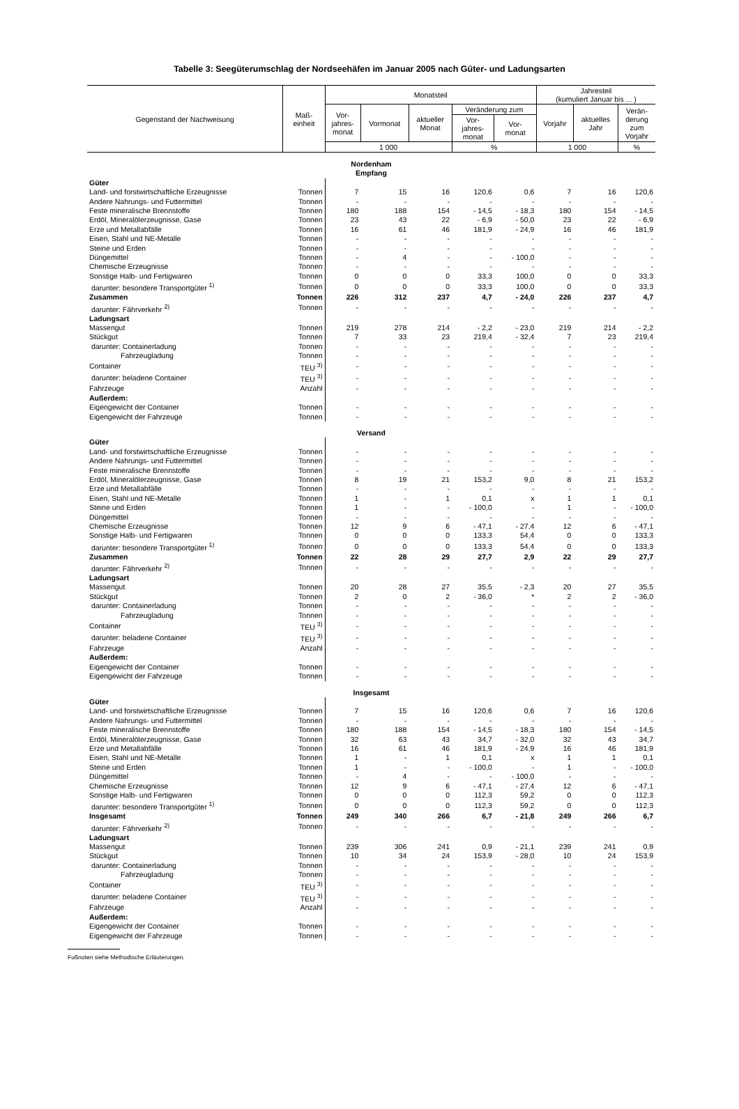Tabelle 3: Seegüterumschlag der Nordseehäfen im Januar 2005 nach Güter- und Ladungsarten
| Gegenstand der Nachweisung | Maß- einheit | Monatsteil | | | | | Jahresteil (kumuliert Januar bis ... ) | | |
| --- | --- | --- | --- | --- | --- | --- | --- | --- | --- |
| | | Vor- jahres- monat | Vormonat | aktueller Monat | Veränderung zum | | Vorjahr | aktuelles Jahr | Verän- derung zum Vorjahr |
| | | | | | Vor- jahres- monat | Vor- monat | | | |
| | | 1 000 | | | % | | 1 000 | | % |
| Nordenham Empfang | | | | | | | | | |
| Güter | | | | | | | | | |
| Land- und forstwirtschaftliche Erzeugnisse | Tonnen | 7 | 15 | 16 | 120,6 | 0,6 | 7 | 16 | 120,6 |
| Andere Nahrungs- und Futtermittel | Tonnen | - | - | - | - | - | - | - | - |
| Feste mineralische Brennstoffe | Tonnen | 180 | 188 | 154 | - 14,5 | - 18,3 | 180 | 154 | - 14,5 |
| Erdöl, Mineralölerzeugnisse, Gase | Tonnen | 23 | 43 | 22 | - 6,9 | - 50,0 | 23 | 22 | - 6,9 |
| Erze und Metallabfälle | Tonnen | 16 | 61 | 46 | 181,9 | - 24,9 | 16 | 46 | 181,9 |
| Eisen, Stahl und NE-Metalle | Tonnen | - | - | - | - | - | - | - | - |
| Steine und Erden | Tonnen | - | - | - | - | - | - | - | - |
| Düngemittel | Tonnen | - | 4 | - | - | - 100,0 | - | - | - |
| Chemische Erzeugnisse | Tonnen | - | - | - | - | - | - | - | - |
| Sonstige Halb- und Fertigwaren | Tonnen | 0 | 0 | 0 | 33,3 | 100,0 | 0 | 0 | 33,3 |
| darunter: besondere Transportgüter <sup>1)</sup> | Tonnen | 0 | 0 | 0 | 33,3 | 100,0 | 0 | 0 | 33,3 |
| Zusammen | Tonnen | 226 | 312 | 237 | 4,7 | - 24,0 | 226 | 237 | 4,7 |
| darunter: Fährverkehr <sup>2)</sup> | Tonnen | - | - | - | - | - | - | - | - |
| Ladungsart | | | | | | | | | |
| Massengut | Tonnen | 219 | 278 | 214 | - 2,2 | - 23,0 | 219 | 214 | - 2,2 |
| Stückgut | Tonnen | 7 | 33 | 23 | 219,4 | - 32,4 | 7 | 23 | 219,4 |
| darunter: Containerladung | Tonnen | - | - | - | - | - | - | - | - |
| Fahrzeugladung | Tonnen | - | - | - | - | - | - | - | - |
| Container | TEU <sup>3)</sup> | - | - | - | - | - | - | - | - |
| darunter: beladene Container | TEU <sup>3)</sup> | - | - | - | - | - | - | - | - |
| Fahrzeuge | Anzahl | - | - | - | - | - | - | - | - |
| Außerdem: | | | | | | | | | |
| Eigengewicht der Container | Tonnen | - | - | - | - | - | - | - | - |
| Eigengewicht der Fahrzeuge | Tonnen | - | - | - | - | - | - | - | - |
| Versand | | | | | | | | | |
| Güter | | | | | | | | | |
| Land- und forstwirtschaftliche Erzeugnisse | Tonnen | - | - | - | - | - | - | - | - |
| Andere Nahrungs- und Futtermittel | Tonnen | - | - | - | - | - | - | - | - |
| Feste mineralische Brennstoffe | Tonnen | - | - | - | - | - | - | - | - |
| Erdöl, Mineralölerzeugnisse, Gase | Tonnen | 8 | 19 | 21 | 153,2 | 9,0 | 8 | 21 | 153,2 |
| Erze und Metallabfälle | Tonnen | - | - | - | - | - | - | - | - |
| Eisen, Stahl und NE-Metalle | Tonnen | 1 | - | 1 | 0,1 | x | 1 | 1 | 0,1 |
| Steine und Erden | Tonnen | 1 | - | - | - 100,0 | - | 1 | - | - 100,0 |
| Düngemittel | Tonnen | - | - | - | - | - | - | - | - |
| Chemische Erzeugnisse | Tonnen | 12 | 9 | 6 | - 47,1 | - 27,4 | 12 | 6 | - 47,1 |
| Sonstige Halb- und Fertigwaren | Tonnen | 0 | 0 | 0 | 133,3 | 54,4 | 0 | 0 | 133,3 |
| darunter: besondere Transportgüter <sup>1)</sup> | Tonnen | 0 | 0 | 0 | 133,3 | 54,4 | 0 | 0 | 133,3 |
| Zusammen | Tonnen | 22 | 28 | 29 | 27,7 | 2,9 | 22 | 29 | 27,7 |
| darunter: Fährverkehr <sup>2)</sup> | Tonnen | - | - | - | - | - | - | - | - |
| Ladungsart | | | | | | | | | |
| Massengut | Tonnen | 20 | 28 | 27 | 35,5 | - 2,3 | 20 | 27 | 35,5 |
| Stückgut | Tonnen | 2 | 0 | 2 | - 36,0 | * | 2 | 2 | - 36,0 |
| darunter: Containerladung | Tonnen | - | - | - | - | - | - | - | - |
| Fahrzeugladung | Tonnen | - | - | - | - | - | - | - | - |
| Container | TEU <sup>3)</sup> | - | - | - | - | - | - | - | - |
| darunter: beladene Container | TEU <sup>3)</sup> | - | - | - | - | - | - | - | - |
| Fahrzeuge | Anzahl | - | - | - | - | - | - | - | - |
| Außerdem: | | | | | | | | | |
| Eigengewicht der Container | Tonnen | - | - | - | - | - | - | - | - |
| Eigengewicht der Fahrzeuge | Tonnen | - | - | - | - | - | - | - | - |
| Insgesamt | | | | | | | | | |
| Güter | | | | | | | | | |
| Land- und forstwirtschaftliche Erzeugnisse | Tonnen | 7 | 15 | 16 | 120,6 | 0,6 | 7 | 16 | 120,6 |
| Andere Nahrungs- und Futtermittel | Tonnen | - | - | - | - | - | - | - | - |
| Feste mineralische Brennstoffe | Tonnen | 180 | 188 | 154 | - 14,5 | - 18,3 | 180 | 154 | - 14,5 |
| Erdöl, Mineralölerzeugnisse, Gase | Tonnen | 32 | 63 | 43 | 34,7 | - 32,0 | 32 | 43 | 34,7 |
| Erze und Metallabfälle | Tonnen | 16 | 61 | 46 | 181,9 | - 24,9 | 16 | 46 | 181,9 |
| Eisen, Stahl und NE-Metalle | Tonnen | 1 | - | 1 | 0,1 | x | 1 | 1 | 0,1 |
| Steine und Erden | Tonnen | 1 | - | - | - 100,0 | - | 1 | - | - 100,0 |
| Düngemittel | Tonnen | - | 4 | - | - | - 100,0 | - | - | - |
| Chemische Erzeugnisse | Tonnen | 12 | 9 | 6 | - 47,1 | - 27,4 | 12 | 6 | - 47,1 |
| Sonstige Halb- und Fertigwaren | Tonnen | 0 | 0 | 0 | 112,3 | 59,2 | 0 | 0 | 112,3 |
| darunter: besondere Transportgüter <sup>1)</sup> | Tonnen | 0 | 0 | 0 | 112,3 | 59,2 | 0 | 0 | 112,3 |
| Insgesamt | Tonnen | 249 | 340 | 266 | 6,7 | - 21,8 | 249 | 266 | 6,7 |
| darunter: Fährverkehr <sup>2)</sup> | Tonnen | - | - | - | - | - | - | - | - |
| Ladungsart | | | | | | | | | |
| Massengut | Tonnen | 239 | 306 | 241 | 0,9 | - 21,1 | 239 | 241 | 0,9 |
| Stückgut | Tonnen | 10 | 34 | 24 | 153,9 | - 28,0 | 10 | 24 | 153,9 |
| darunter: Containerladung | Tonnen | - | - | - | - | - | - | - | - |
| Fahrzeugladung | Tonnen | - | - | - | - | - | - | - | - |
| Container | TEU <sup>3)</sup> | - | - | - | - | - | - | - | - |
| darunter: beladene Container | TEU <sup>3)</sup> | - | - | - | - | - | - | - | - |
| Fahrzeuge | Anzahl | - | - | - | - | - | - | - | - |
| Außerdem: | | | | | | | | | |
| Eigengewicht der Container | Tonnen | - | - | - | - | - | - | - | - |
| Eigengewicht der Fahrzeuge | Tonnen | - | - | - | - | - | - | - | - |
Fußnoten siehe Methodische Erläuterungen.